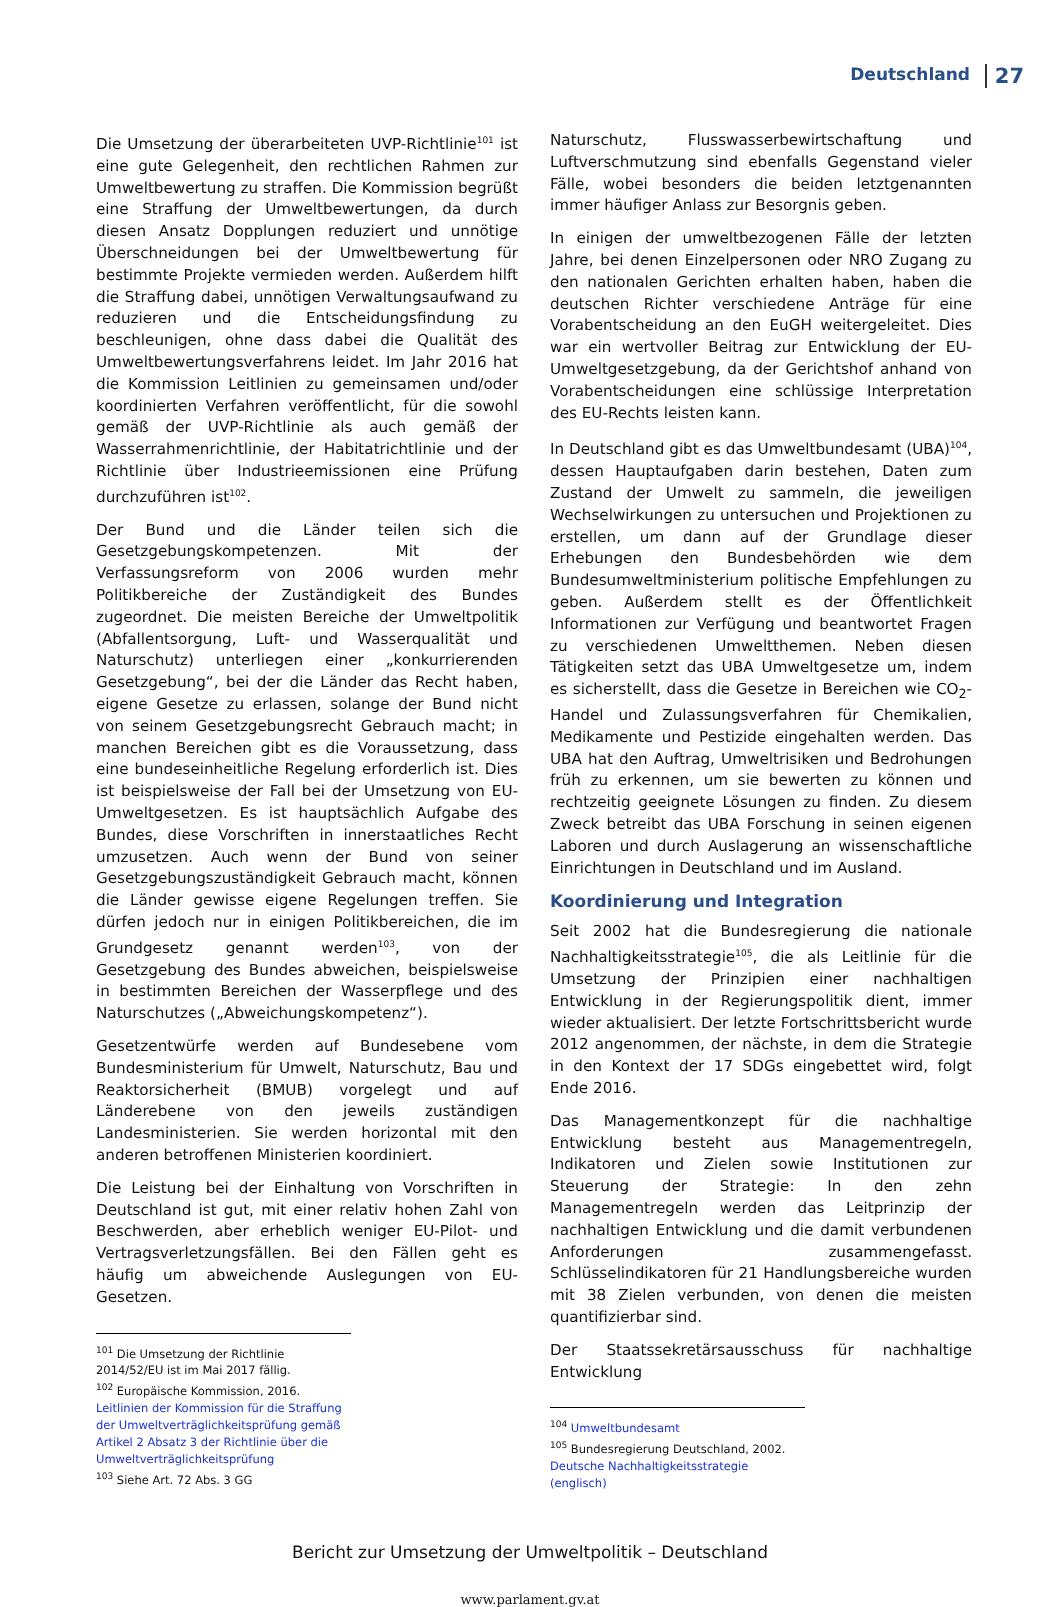Deutschland 27
Die Umsetzung der überarbeiteten UVP-Richtlinie<sup>101</sup> ist eine gute Gelegenheit, den rechtlichen Rahmen zur Umweltbewertung zu straffen. Die Kommission begrüßt eine Straffung der Umweltbewertungen, da durch diesen Ansatz Dopplungen reduziert und unnötige Überschneidungen bei der Umweltbewertung für bestimmte Projekte vermieden werden. Außerdem hilft die Straffung dabei, unnötigen Verwaltungsaufwand zu reduzieren und die Entscheidungsfindung zu beschleunigen, ohne dass dabei die Qualität des Umweltbewertungsverfahrens leidet. Im Jahr 2016 hat die Kommission Leitlinien zu gemeinsamen und/oder koordinierten Verfahren veröffentlicht, für die sowohl gemäß der UVP-Richtlinie als auch gemäß der Wasserrahmenrichtlinie, der Habitatrichtlinie und der Richtlinie über Industrieemissionen eine Prüfung durchzuführen ist<sup>102</sup>.
Der Bund und die Länder teilen sich die Gesetzgebungskompetenzen. Mit der Verfassungsreform von 2006 wurden mehr Politikbereiche der Zuständigkeit des Bundes zugeordnet. Die meisten Bereiche der Umweltpolitik (Abfallentsorgung, Luft- und Wasserqualität und Naturschutz) unterliegen einer „konkurrierenden Gesetzgebung“, bei der die Länder das Recht haben, eigene Gesetze zu erlassen, solange der Bund nicht von seinem Gesetzgebungsrecht Gebrauch macht; in manchen Bereichen gibt es die Voraussetzung, dass eine bundeseinheitliche Regelung erforderlich ist. Dies ist beispielsweise der Fall bei der Umsetzung von EU-Umweltgesetzen. Es ist hauptsächlich Aufgabe des Bundes, diese Vorschriften in innerstaatliches Recht umzusetzen. Auch wenn der Bund von seiner Gesetzgebungszuständigkeit Gebrauch macht, können die Länder gewisse eigene Regelungen treffen. Sie dürfen jedoch nur in einigen Politikbereichen, die im Grundgesetz genannt werden<sup>103</sup>, von der Gesetzgebung des Bundes abweichen, beispielsweise in bestimmten Bereichen der Wasserpflege und des Naturschutzes („Abweichungskompetenz“).
Gesetzentwürfe werden auf Bundesebene vom Bundesministerium für Umwelt, Naturschutz, Bau und Reaktorsicherheit (BMUB) vorgelegt und auf Länderebene von den jeweils zuständigen Landesministerien. Sie werden horizontal mit den anderen betroffenen Ministerien koordiniert.
Die Leistung bei der Einhaltung von Vorschriften in Deutschland ist gut, mit einer relativ hohen Zahl von Beschwerden, aber erheblich weniger EU-Pilot- und Vertragsverletzungsfällen. Bei den Fällen geht es häufig um abweichende Auslegungen von EU-Gesetzen.
<sup>101</sup> Die Umsetzung der Richtlinie 2014/52/EU ist im Mai 2017 fällig.
<sup>102</sup> Europäische Kommission, 2016. Leitlinien der Kommission für die Straffung der Umweltverträglichkeitsprüfung gemäß Artikel 2 Absatz 3 der Richtlinie über die Umweltverträglichkeitsprüfung
<sup>103</sup> Siehe Art. 72 Abs. 3 GG
Naturschutz, Flusswasserbewirtschaftung und Luftverschmutzung sind ebenfalls Gegenstand vieler Fälle, wobei besonders die beiden letztgenannten immer häufiger Anlass zur Besorgnis geben.
In einigen der umweltbezogenen Fälle der letzten Jahre, bei denen Einzelpersonen oder NRO Zugang zu den nationalen Gerichten erhalten haben, haben die deutschen Richter verschiedene Anträge für eine Vorabentscheidung an den EuGH weitergeleitet. Dies war ein wertvoller Beitrag zur Entwicklung der EU-Umweltgesetzgebung, da der Gerichtshof anhand von Vorabentscheidungen eine schlüssige Interpretation des EU-Rechts leisten kann.
In Deutschland gibt es das Umweltbundesamt (UBA)<sup>104</sup>, dessen Hauptaufgaben darin bestehen, Daten zum Zustand der Umwelt zu sammeln, die jeweiligen Wechselwirkungen zu untersuchen und Projektionen zu erstellen, um dann auf der Grundlage dieser Erhebungen den Bundesbehörden wie dem Bundesumweltministerium politische Empfehlungen zu geben. Außerdem stellt es der Öffentlichkeit Informationen zur Verfügung und beantwortet Fragen zu verschiedenen Umweltthemen. Neben diesen Tätigkeiten setzt das UBA Umweltgesetze um, indem es sicherstellt, dass die Gesetze in Bereichen wie CO<sub>2</sub>-Handel und Zulassungsverfahren für Chemikalien, Medikamente und Pestizide eingehalten werden. Das UBA hat den Auftrag, Umweltrisiken und Bedrohungen früh zu erkennen, um sie bewerten zu können und rechtzeitig geeignete Lösungen zu finden. Zu diesem Zweck betreibt das UBA Forschung in seinen eigenen Laboren und durch Auslagerung an wissenschaftliche Einrichtungen in Deutschland und im Ausland.
Koordinierung und Integration
Seit 2002 hat die Bundesregierung die nationale Nachhaltigkeitsstrategie<sup>105</sup>, die als Leitlinie für die Umsetzung der Prinzipien einer nachhaltigen Entwicklung in der Regierungspolitik dient, immer wieder aktualisiert. Der letzte Fortschrittsbericht wurde 2012 angenommen, der nächste, in dem die Strategie in den Kontext der 17 SDGs eingebettet wird, folgt Ende 2016.
Das Managementkonzept für die nachhaltige Entwicklung besteht aus Managementregeln, Indikatoren und Zielen sowie Institutionen zur Steuerung der Strategie: In den zehn Managementregeln werden das Leitprinzip der nachhaltigen Entwicklung und die damit verbundenen Anforderungen zusammengefasst. Schlüsselindikatoren für 21 Handlungsbereiche wurden mit 38 Zielen verbunden, von denen die meisten quantifizierbar sind.
Der Staatssekretärsausschuss für nachhaltige Entwicklung
<sup>104</sup> Umweltbundesamt
<sup>105</sup> Bundesregierung Deutschland, 2002. Deutsche Nachhaltigkeitsstrategie (englisch)
Bericht zur Umsetzung der Umweltpolitik – Deutschland
www.parlament.gv.at